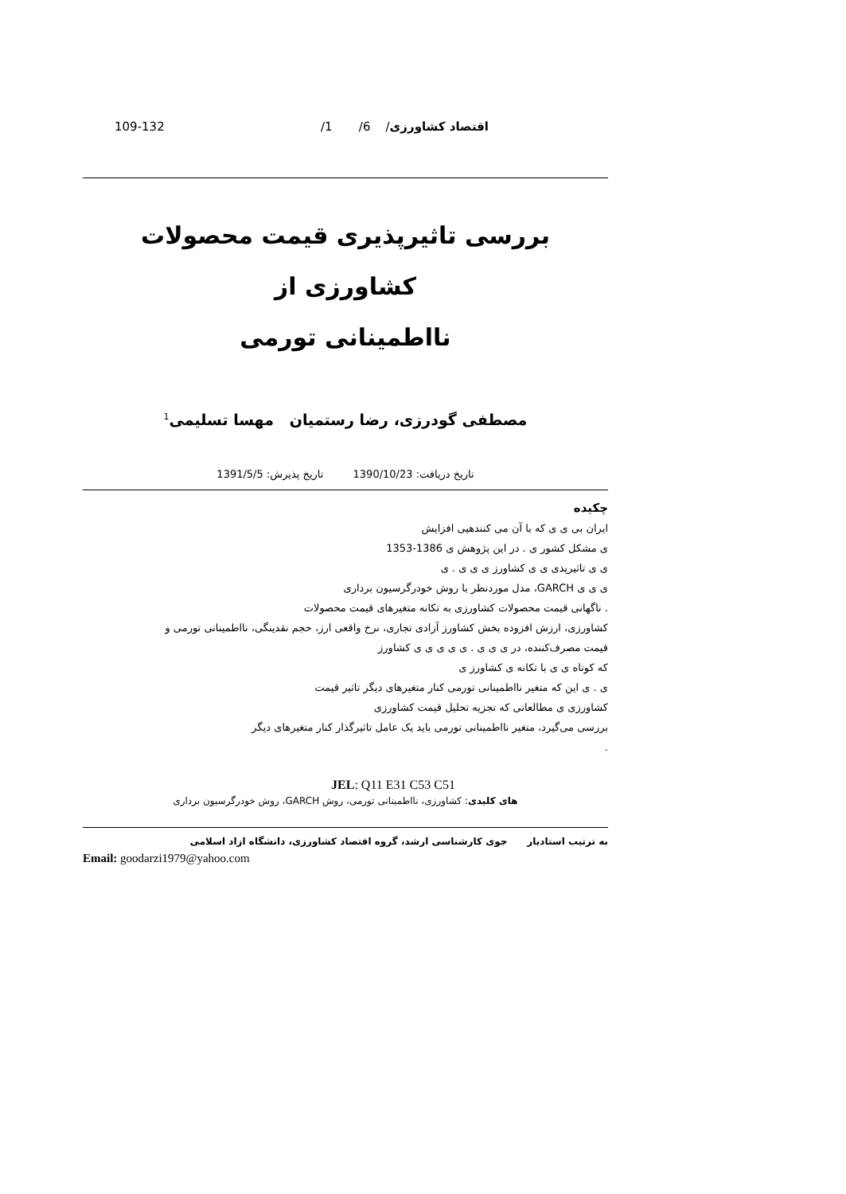اقتصاد کشاورزی/ 6/ 1/ 109-132
بررسی تاثیرپذیری قیمت محصولات کشاورزی از
نااطمینانی تورمی
مصطفی گودرزی، رضا رستمیان مهسا تسلیمی<sup>1</sup>
تاریخ دریافت: 1390/10/23 تاریخ پذیرش: 1391/5/5
چکیده
ایران بی ی ی که با آن می کنندهیی افزایش
ی مشکل کشور ی . در این پژوهش ی 1386-1353
ی ی تاثیرپذی ی ی کشاورز ی ی ی . ی
ی ی ی GARCH، مدل موردنظر با روش خودرگرسیون برداری
. ناگهانی قیمت محصولات کشاورزی به تکانه متغیرهای قیمت محصولات
کشاورزی، ارزش افزوده بخش کشاورز آزادی تجاری، نرخ واقعی ارز، حجم نقدینگی، نااطمینانی تورمی و
قیمت مصرف‌کننده، در ی ی ی . ی ی ی ی ی کشاورز
که کوتاه ی ی با تکانه ی کشاورز ی
ی . ی این که متغیر نااطمینانی تورمی کنار متغیرهای دیگر تاثیر قیمت
کشاورزی ی مطالعاتی که تجزیه تحلیل قیمت کشاورزی
بررسی می‌گیرد، متغیر نااطمینانی تورمی باید یک عامل تاثیرگذار کنار متغیرهای دیگر
.
JEL: Q11 E31 C53 C51
های کلیدی: کشاورزی، نااطمینانی تورمی، روش GARCH، روش خودرگرسیون برداری
به ترتیب استادیار جوی کارشناسی ارشد، گروه اقتصاد کشاورزی، دانشگاه ازاد اسلامی
Email: goodarzi1979@yahoo.com